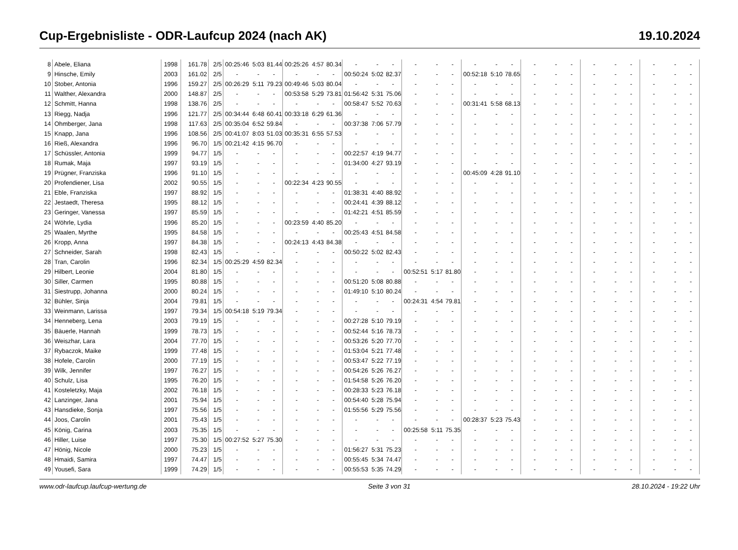Cup-Ergebnisliste - ODR-Laufcup 2024 (nach AK) 19.10.2024
| 8 | Abele, Eliana | 1998 | 161.78 | 2/5 | 00:25:46 | 5:03 | 81.44 | 00:25:26 | 4:57 | 80.34 | - | - | - | - | - | - | - | - | - | - | - | - | - | - | - | - | - | - |
| 9 | Hinsche, Emily | 2003 | 161.02 | 2/5 | - | - | - | - | - | - | 00:50:24 | 5:02 | 82.37 | - | - | - | 00:52:18 | 5:10 | 78.65 | - | - | - | - | - | - | - | - | - |
| 10 | Stober, Antonia | 1996 | 159.27 | 2/5 | 00:26:29 | 5:11 | 79.23 | 00:49:46 | 5:03 | 80.04 | - | - | - | - | - | - | - | - | - | - | - | - | - | - | - | - | - | - |
| 11 | Walther, Alexandra | 2000 | 148.87 | 2/5 | - | - | - | 00:53:58 | 5:29 | 73.81 | 01:56:42 | 5:31 | 75.06 | - | - | - | - | - | - | - | - | - | - | - | - | - | - | - |
| 12 | Schmitt, Hanna | 1998 | 138.76 | 2/5 | - | - | - | - | - | - | 00:58:47 | 5:52 | 70.63 | - | - | - | 00:31:41 | 5:58 | 68.13 | - | - | - | - | - | - | - | - | - |
| 13 | Riegg, Nadja | 1996 | 121.77 | 2/5 | 00:34:44 | 6:48 | 60.41 | 00:33:18 | 6:29 | 61.36 | - | - | - | - | - | - | - | - | - | - | - | - | - | - | - | - | - | - |
| 14 | Ohmberger, Jana | 1998 | 117.63 | 2/5 | 00:35:04 | 6:52 | 59.84 | - | - | - | 00:37:38 | 7:06 | 57.79 | - | - | - | - | - | - | - | - | - | - | - | - | - | - | - |
| 15 | Knapp, Jana | 1996 | 108.56 | 2/5 | 00:41:07 | 8:03 | 51.03 | 00:35:31 | 6:55 | 57.53 | - | - | - | - | - | - | - | - | - | - | - | - | - | - | - | - | - | - |
| 16 | Rieß, Alexandra | 1996 | 96.70 | 1/5 | 00:21:42 | 4:15 | 96.70 | - | - | - | - | - | - | - | - | - | - | - | - | - | - | - | - | - | - | - | - | - |
| 17 | Schüssler, Antonia | 1999 | 94.77 | 1/5 | - | - | - | - | - | - | 00:22:57 | 4:19 | 94.77 | - | - | - | - | - | - | - | - | - | - | - | - | - | - | - |
| 18 | Rumak, Maja | 1997 | 93.19 | 1/5 | - | - | - | - | - | - | 01:34:00 | 4:27 | 93.19 | - | - | - | - | - | - | - | - | - | - | - | - | - | - | - |
| 19 | Prügner, Franziska | 1996 | 91.10 | 1/5 | - | - | - | - | - | - | - | - | - | - | - | - | 00:45:09 | 4:28 | 91.10 | - | - | - | - | - | - | - | - | - |
| 20 | Profendiener, Lisa | 2002 | 90.55 | 1/5 | - | - | - | 00:22:34 | 4:23 | 90.55 | - | - | - | - | - | - | - | - | - | - | - | - | - | - | - | - | - | - |
| 21 | Eble, Franziska | 1997 | 88.92 | 1/5 | - | - | - | - | - | - | 01:38:31 | 4:40 | 88.92 | - | - | - | - | - | - | - | - | - | - | - | - | - | - | - |
| 22 | Jestaedt, Theresa | 1995 | 88.12 | 1/5 | - | - | - | - | - | - | 00:24:41 | 4:39 | 88.12 | - | - | - | - | - | - | - | - | - | - | - | - | - | - | - |
| 23 | Geringer, Vanessa | 1997 | 85.59 | 1/5 | - | - | - | - | - | - | 01:42:21 | 4:51 | 85.59 | - | - | - | - | - | - | - | - | - | - | - | - | - | - | - |
| 24 | Wöhrle, Lydia | 1996 | 85.20 | 1/5 | - | - | - | 00:23:59 | 4:40 | 85.20 | - | - | - | - | - | - | - | - | - | - | - | - | - | - | - | - | - | - |
| 25 | Waalen, Myrthe | 1995 | 84.58 | 1/5 | - | - | - | - | - | - | 00:25:43 | 4:51 | 84.58 | - | - | - | - | - | - | - | - | - | - | - | - | - | - | - |
| 26 | Kropp, Anna | 1997 | 84.38 | 1/5 | - | - | - | 00:24:13 | 4:43 | 84.38 | - | - | - | - | - | - | - | - | - | - | - | - | - | - | - | - | - | - |
| 27 | Schneider, Sarah | 1998 | 82.43 | 1/5 | - | - | - | - | - | - | 00:50:22 | 5:02 | 82.43 | - | - | - | - | - | - | - | - | - | - | - | - | - | - | - |
| 28 | Tran, Carolin | 1996 | 82.34 | 1/5 | 00:25:29 | 4:59 | 82.34 | - | - | - | - | - | - | - | - | - | - | - | - | - | - | - | - | - | - | - | - | - |
| 29 | Hilbert, Leonie | 2004 | 81.80 | 1/5 | - | - | - | - | - | - | - | - | - | 00:52:51 | 5:17 | 81.80 | - | - | - | - | - | - | - | - | - | - | - | - |
| 30 | Siller, Carmen | 1995 | 80.88 | 1/5 | - | - | - | - | - | - | 00:51:20 | 5:08 | 80.88 | - | - | - | - | - | - | - | - | - | - | - | - | - | - | - |
| 31 | Siestrupp, Johanna | 2000 | 80.24 | 1/5 | - | - | - | - | - | - | 01:49:10 | 5:10 | 80.24 | - | - | - | - | - | - | - | - | - | - | - | - | - | - | - |
| 32 | Bühler, Sinja | 2004 | 79.81 | 1/5 | - | - | - | - | - | - | - | - | - | 00:24:31 | 4:54 | 79.81 | - | - | - | - | - | - | - | - | - | - | - | - |
| 33 | Weinmann, Larissa | 1997 | 79.34 | 1/5 | 00:54:18 | 5:19 | 79.34 | - | - | - | - | - | - | - | - | - | - | - | - | - | - | - | - | - | - | - | - | - |
| 34 | Henneberg, Lena | 2003 | 79.19 | 1/5 | - | - | - | - | - | - | 00:27:28 | 5:10 | 79.19 | - | - | - | - | - | - | - | - | - | - | - | - | - | - | - |
| 35 | Bäuerle, Hannah | 1999 | 78.73 | 1/5 | - | - | - | - | - | - | 00:52:44 | 5:16 | 78.73 | - | - | - | - | - | - | - | - | - | - | - | - | - | - | - |
| 36 | Weiszhar, Lara | 2004 | 77.70 | 1/5 | - | - | - | - | - | - | 00:53:26 | 5:20 | 77.70 | - | - | - | - | - | - | - | - | - | - | - | - | - | - | - |
| 37 | Rybaczok, Maike | 1999 | 77.48 | 1/5 | - | - | - | - | - | - | 01:53:04 | 5:21 | 77.48 | - | - | - | - | - | - | - | - | - | - | - | - | - | - | - |
| 38 | Hofele, Carolin | 2000 | 77.19 | 1/5 | - | - | - | - | - | - | 00:53:47 | 5:22 | 77.19 | - | - | - | - | - | - | - | - | - | - | - | - | - | - | - |
| 39 | Wilk, Jennifer | 1997 | 76.27 | 1/5 | - | - | - | - | - | - | 00:54:26 | 5:26 | 76.27 | - | - | - | - | - | - | - | - | - | - | - | - | - | - | - |
| 40 | Schulz, Lisa | 1995 | 76.20 | 1/5 | - | - | - | - | - | - | 01:54:58 | 5:26 | 76.20 | - | - | - | - | - | - | - | - | - | - | - | - | - | - | - |
| 41 | Kosteletzky, Maja | 2002 | 76.18 | 1/5 | - | - | - | - | - | - | 00:28:33 | 5:23 | 76.18 | - | - | - | - | - | - | - | - | - | - | - | - | - | - | - |
| 42 | Lanzinger, Jana | 2001 | 75.94 | 1/5 | - | - | - | - | - | - | 00:54:40 | 5:28 | 75.94 | - | - | - | - | - | - | - | - | - | - | - | - | - | - | - |
| 43 | Hansdieke, Sonja | 1997 | 75.56 | 1/5 | - | - | - | - | - | - | 01:55:56 | 5:29 | 75.56 | - | - | - | - | - | - | - | - | - | - | - | - | - | - | - |
| 44 | Joos, Carolin | 2001 | 75.43 | 1/5 | - | - | - | - | - | - | - | - | - | - | - | - | 00:28:37 | 5:23 | 75.43 | - | - | - | - | - | - | - | - | - |
| 45 | König, Carina | 2003 | 75.35 | 1/5 | - | - | - | - | - | - | - | - | - | 00:25:58 | 5:11 | 75.35 | - | - | - | - | - | - | - | - | - | - | - | - |
| 46 | Hiller, Luise | 1997 | 75.30 | 1/5 | 00:27:52 | 5:27 | 75.30 | - | - | - | - | - | - | - | - | - | - | - | - | - | - | - | - | - | - | - | - | - |
| 47 | Hönig, Nicole | 2000 | 75.23 | 1/5 | - | - | - | - | - | - | 01:56:27 | 5:31 | 75.23 | - | - | - | - | - | - | - | - | - | - | - | - | - | - | - |
| 48 | Hmaidi, Samira | 1997 | 74.47 | 1/5 | - | - | - | - | - | - | 00:55:45 | 5:34 | 74.47 | - | - | - | - | - | - | - | - | - | - | - | - | - | - | - |
| 49 | Yousefi, Sara | 1999 | 74.29 | 1/5 | - | - | - | - | - | - | 00:55:53 | 5:35 | 74.29 | - | - | - | - | - | - | - | - | - | - | - | - | - | - | - |
www.odr-laufcup.laufcup-wertung.de Seite 3 von 31 28.10.2024 - 19:22 Uhr